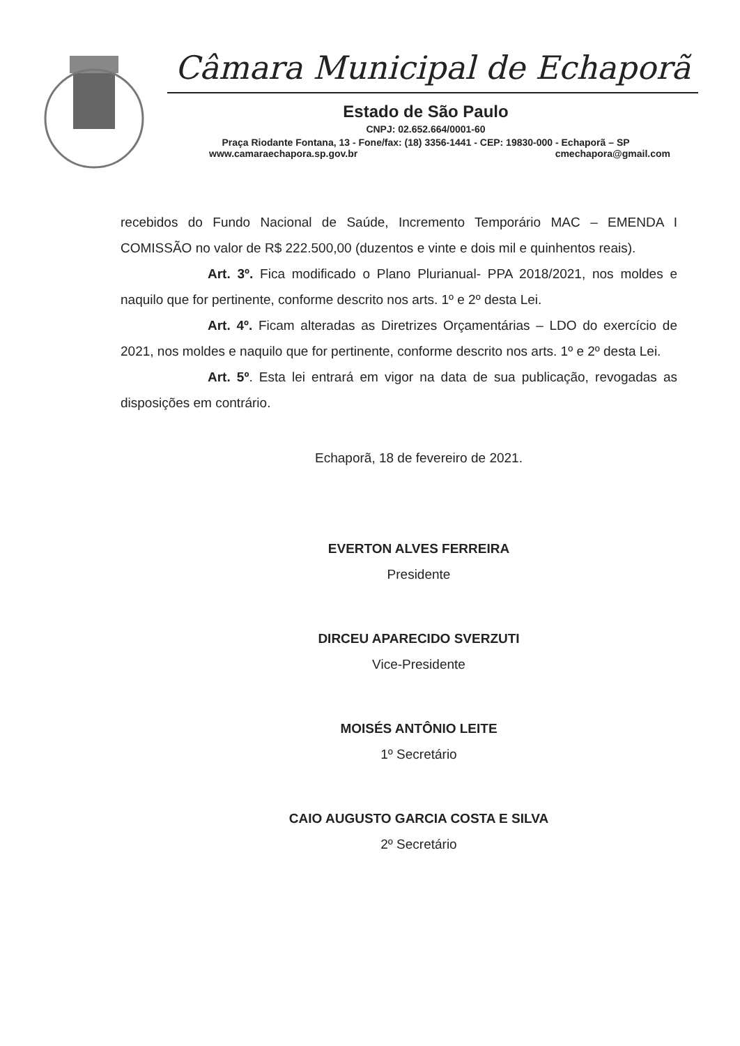Câmara Municipal de Echaporã
Estado de São Paulo
CNPJ: 02.652.664/0001-60
Praça Riodante Fontana, 13 - Fone/fax: (18) 3356-1441 - CEP: 19830-000 - Echaporã – SP
www.camaraechapora.sp.gov.br cmechapora@gmail.com
recebidos do Fundo Nacional de Saúde, Incremento Temporário MAC – EMENDA I COMISSÃO no valor de R$ 222.500,00 (duzentos e vinte e dois mil e quinhentos reais).
Art. 3º. Fica modificado o Plano Plurianual- PPA 2018/2021, nos moldes e naquilo que for pertinente, conforme descrito nos arts. 1º e 2º desta Lei.
Art. 4º. Ficam alteradas as Diretrizes Orçamentárias – LDO do exercício de 2021, nos moldes e naquilo que for pertinente, conforme descrito nos arts. 1º e 2º desta Lei.
Art. 5º. Esta lei entrará em vigor na data de sua publicação, revogadas as disposições em contrário.
Echaporã, 18 de fevereiro de 2021.
EVERTON ALVES FERREIRA
Presidente
DIRCEU APARECIDO SVERZUTI
Vice-Presidente
MOISÉS ANTÔNIO LEITE
1º Secretário
CAIO AUGUSTO GARCIA COSTA E SILVA
2º Secretário